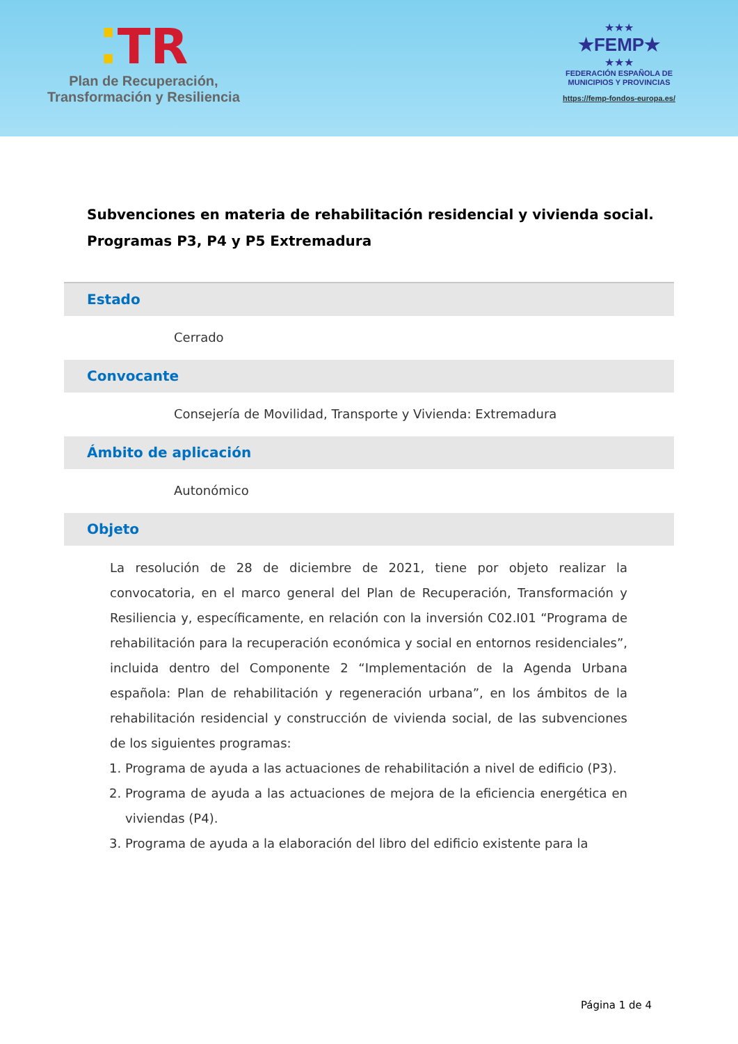⁚TR
Plan de Recuperación,
Transformación y Resiliencia
★★★
★FEMP★
★★★
FEDERACIÓN ESPAÑOLA DE
MUNICIPIOS Y PROVINCIAS
https://femp-fondos-europa.es/
Subvenciones en materia de rehabilitación residencial y vivienda social. Programas P3, P4 y P5 Extremadura
Estado
Cerrado
Convocante
Consejería de Movilidad, Transporte y Vivienda: Extremadura
Ámbito de aplicación
Autonómico
Objeto
La resolución de 28 de diciembre de 2021, tiene por objeto realizar la convocatoria, en el marco general del Plan de Recuperación, Transformación y Resiliencia y, específicamente, en relación con la inversión C02.I01 “Programa de rehabilitación para la recuperación económica y social en entornos residenciales”, incluida dentro del Componente 2 “Implementación de la Agenda Urbana española: Plan de rehabilitación y regeneración urbana”, en los ámbitos de la rehabilitación residencial y construcción de vivienda social, de las subvenciones de los siguientes programas:
1. Programa de ayuda a las actuaciones de rehabilitación a nivel de edificio (P3).
2. Programa de ayuda a las actuaciones de mejora de la eficiencia energética en viviendas (P4).
3. Programa de ayuda a la elaboración del libro del edificio existente para la
Página 1 de 4